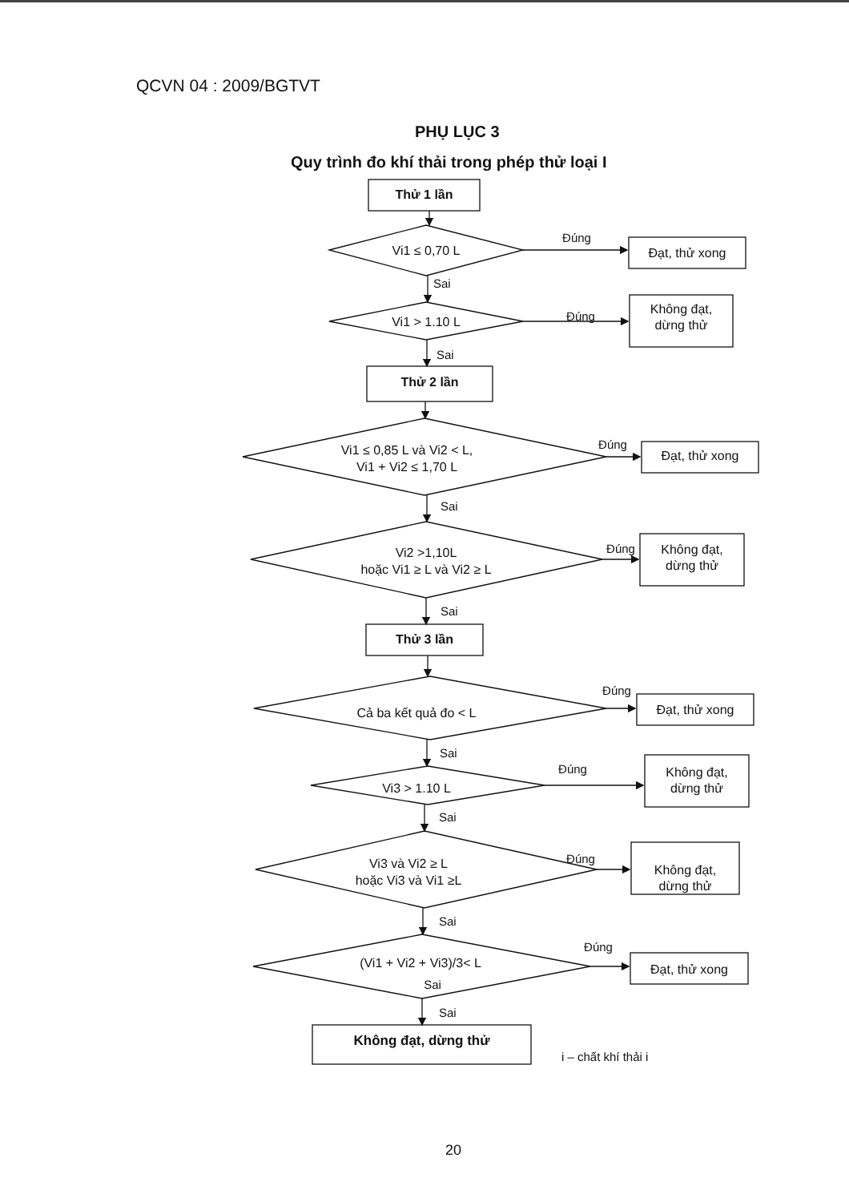QCVN 04 : 2009/BGTVT
PHỤ LỤC 3
Quy trình đo khí thải trong phép thử loại I
Thử 1 lần
Vi1 ≤ 0,70 L
Đúng
Đạt, thử xong
Sai
Vi1 > 1.10 L
Đúng
Không đạt,
dừng thử
Sai
Thử 2 lần
Vi1 ≤ 0,85 L và Vi2 < L,
Vi1 + Vi2 ≤ 1,70 L
Đúng
Đạt, thử xong
Sai
Vi2 >1,10L
hoặc Vi1 ≥ L và Vi2 ≥ L
Đúng Không đạt,
dừng thử
Sai
Thử 3 lần
Cả ba kết quả đo < L
Đúng
Đạt, thử xong
Sai
Vi3 > 1.10 L
Đúng
Không đạt,
dừng thử
Sai
Vi3 và Vi2 ≥ L
hoặc Vi3 và Vi1 ≥L
Đúng
Không đạt,
dừng thử
Sai
(Vi1 + Vi2 + Vi3)/3< L
Sai
Đúng
Đạt, thử xong
Sai
Không đạt, dừng thử
i – chất khí thải i
20